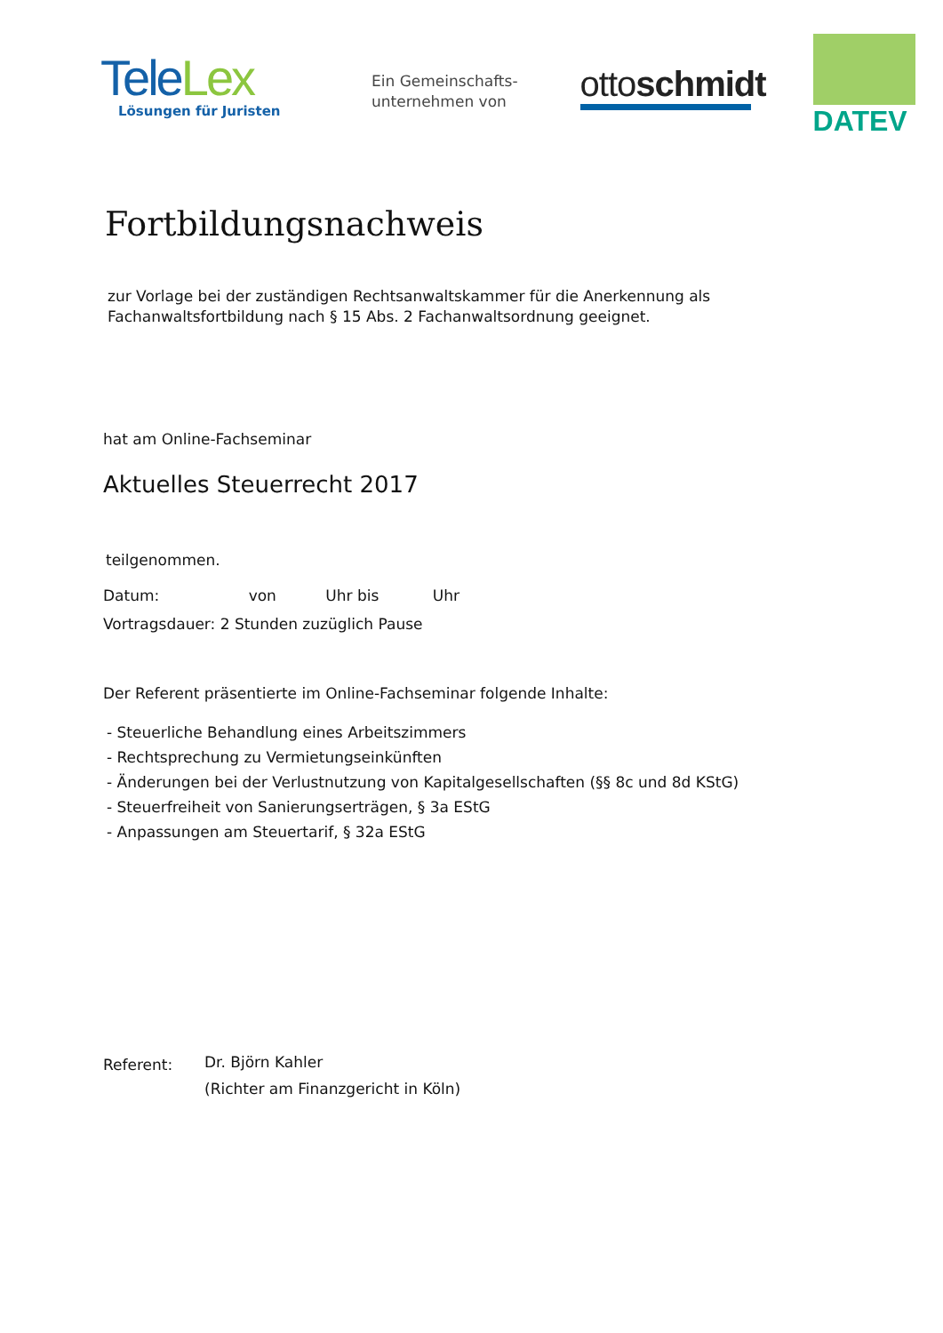Tele Lex
Lösungen für Juristen
Ein Gemeinschafts-
unternehmen von
ottoschmidt
DATEV
Fortbildungsnachweis
zur Vorlage bei der zuständigen Rechtsanwaltskammer für die Anerkennung als
Fachanwaltsfortbildung nach § 15 Abs. 2 Fachanwaltsordnung geeignet.
hat am Online-Fachseminar
Aktuelles Steuerrecht 2017
teilgenommen.
Datum: von Uhr bis Uhr
Vortragsdauer: 2 Stunden zuzüglich Pause
Der Referent präsentierte im Online-Fachseminar folgende Inhalte:
- Steuerliche Behandlung eines Arbeitszimmers
- Rechtsprechung zu Vermietungseinkünften
- Änderungen bei der Verlustnutzung von Kapitalgesellschaften (§§ 8c und 8d KStG)
- Steuerfreiheit von Sanierungserträgen, § 3a EStG
- Anpassungen am Steuertarif, § 32a EStG
Referent:
Dr. Björn Kahler
(Richter am Finanzgericht in Köln)